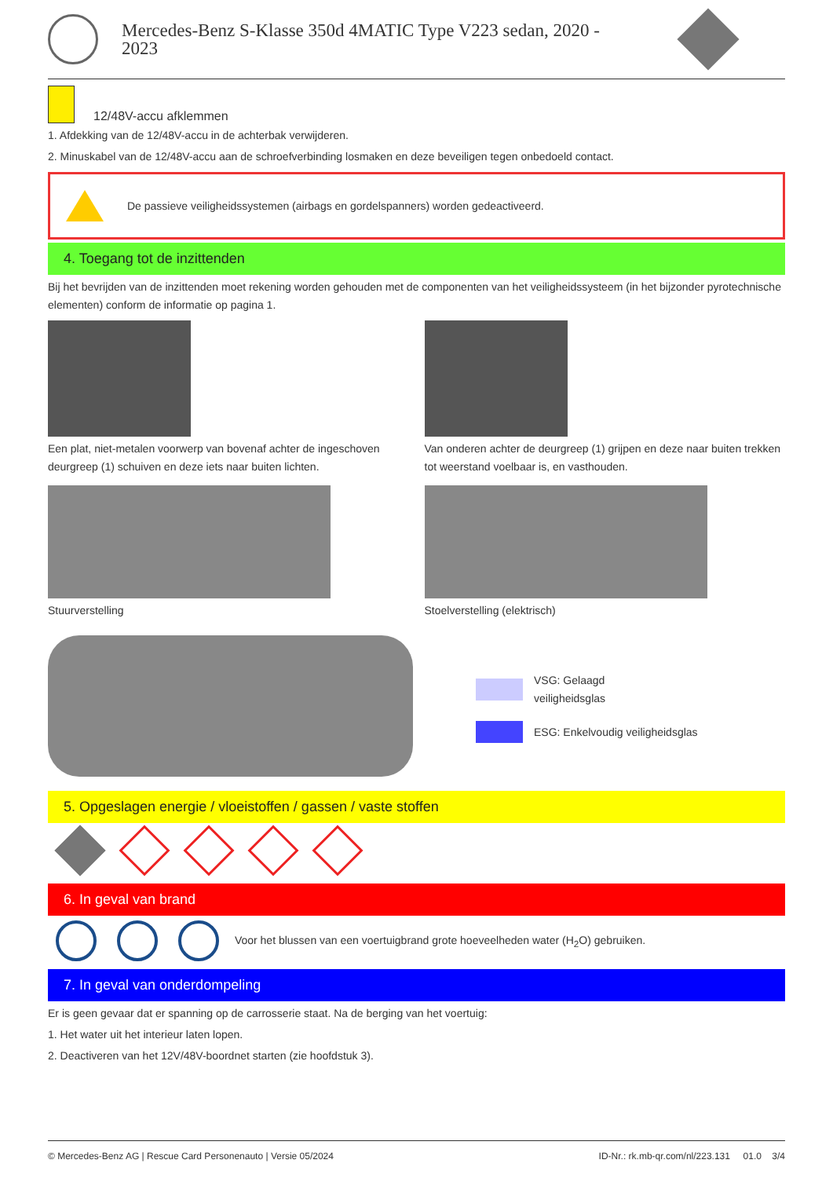Mercedes-Benz S-Klasse 350d 4MATIC Type V223 sedan, 2020 -
2023
12/48V-accu afklemmen
1. Afdekking van de 12/48V-accu in de achterbak verwijderen.
2. Minuskabel van de 12/48V-accu aan de schroefverbinding losmaken en deze beveiligen tegen onbedoeld contact.
De passieve veiligheidssystemen (airbags en gordelspanners) worden gedeactiveerd.
4. Toegang tot de inzittenden
Bij het bevrijden van de inzittenden moet rekening worden gehouden met de componenten van het veiligheidssysteem (in het bijzonder pyrotechnische elementen) conform de informatie op pagina 1.
Een plat, niet-metalen voorwerp van bovenaf achter de ingeschoven deurgreep (1) schuiven en deze iets naar buiten lichten.
Van onderen achter de deurgreep (1) grijpen en deze naar buiten trekken tot weerstand voelbaar is, en vasthouden.
Stuurverstelling Stoelverstelling (elektrisch)
VSG: Gelaagd
veiligheidsglas
ESG: Enkelvoudig veiligheidsglas
5. Opgeslagen energie / vloeistoffen / gassen / vaste stoffen
6. In geval van brand
Voor het blussen van een voertuigbrand grote hoeveelheden water (H<sub>2</sub>O) gebruiken.
7. In geval van onderdompeling
Er is geen gevaar dat er spanning op de carrosserie staat. Na de berging van het voertuig:
1. Het water uit het interieur laten lopen.
2. Deactiveren van het 12V/48V-boordnet starten (zie hoofdstuk 3).
© Mercedes-Benz AG | Rescue Card Personenauto | Versie 05/2024 ID-Nr.: rk.mb-qr.com/nl/223.131 01.0 3/4